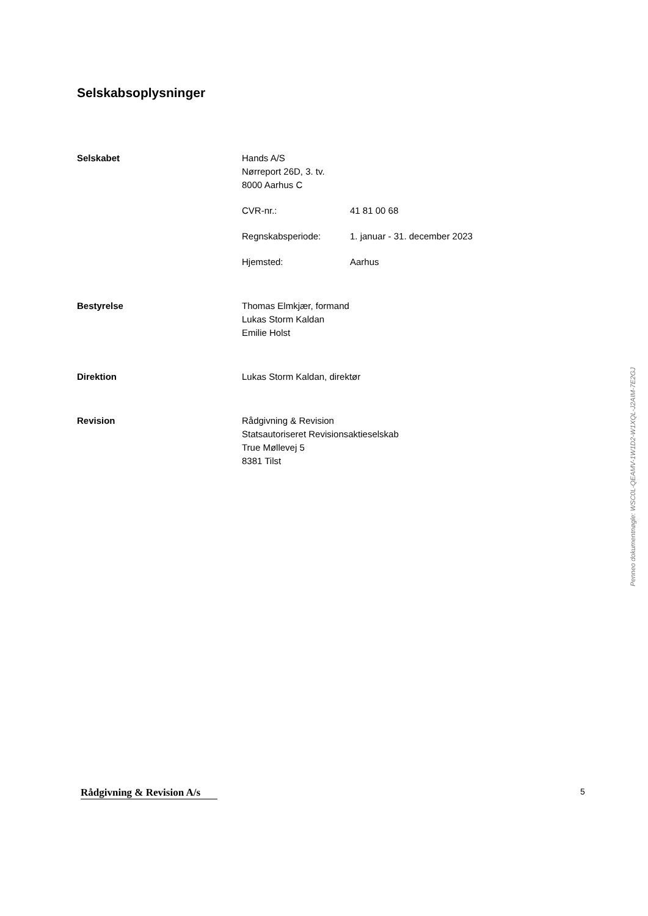Selskabsoplysninger
Selskabet Hands A/S
Nørreport 26D, 3. tv.
8000 Aarhus C
CVR-nr.: 41 81 00 68
Regnskabsperiode: 1. januar - 31. december 2023
Hjemsted: Aarhus
Bestyrelse Thomas Elmkjær, formand
Lukas Storm Kaldan
Emilie Holst
Direktion Lukas Storm Kaldan, direktør
Revision Rådgivning & Revision
Statsautoriseret Revisionsaktieselskab
True Møllevej 5
8381 Tilst
Penneo dokumentnøgle: WSC0L-QEAMV-1W1D2-W1XQL-J2AIM-7E2GJ
Rådgivning & Revision A/s
5